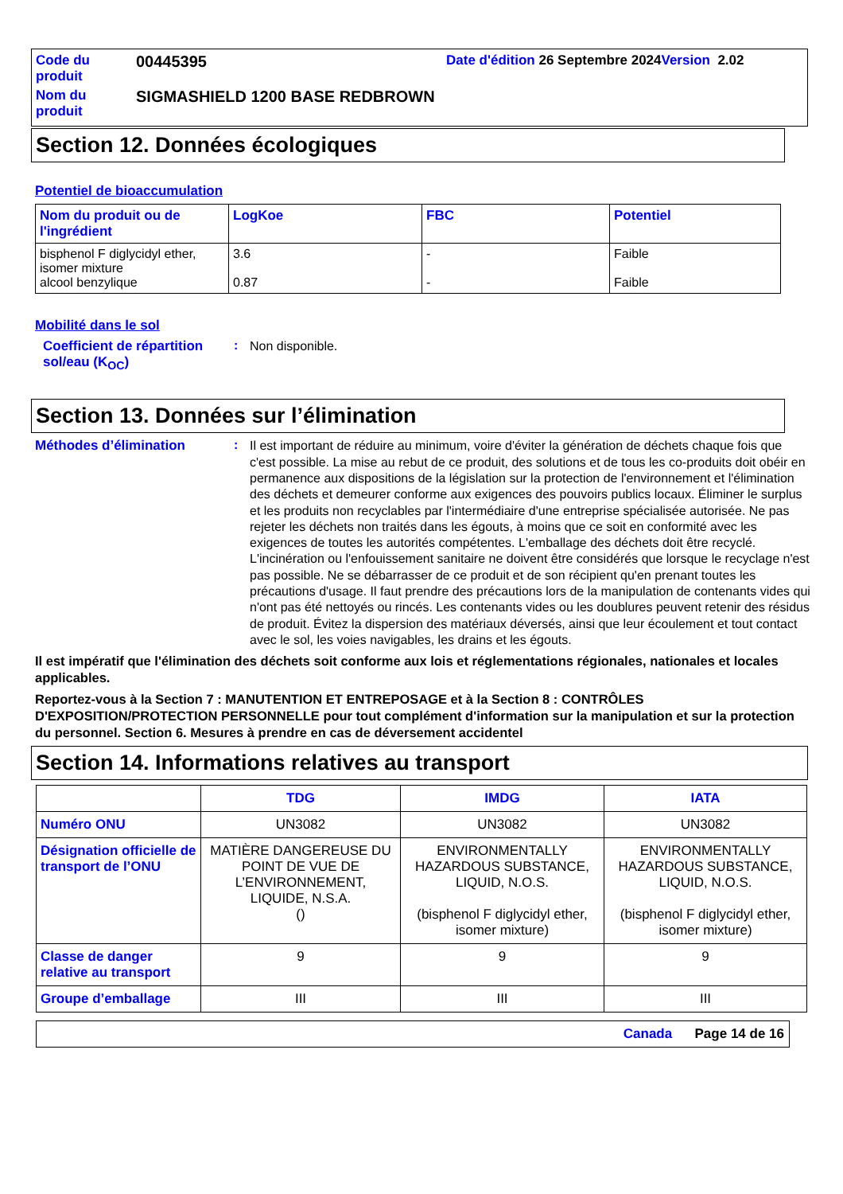| Code du produit | 00445395 | Date d'édition 26 Septembre 2024 Version 2.02 |
| Nom du produit | SIGMASHIELD 1200 BASE REDBROWN | |
Section 12. Données écologiques
Potentiel de bioaccumulation
| Nom du produit ou de l'ingrédient | LogKoe | FBC | Potentiel |
| --- | --- | --- | --- |
| bisphenol F diglycidyl ether, isomer mixture alcool benzylique | 3.6 0.87 | - - | Faible Faible |
Mobilité dans le sol
Coefficient de répartition sol/eau (K<sub>OC</sub>)
:
Non disponible.
Section 13. Données sur l’élimination
Méthodes d’élimination :
Il est important de réduire au minimum, voire d'éviter la génération de déchets chaque fois que c'est possible. La mise au rebut de ce produit, des solutions et de tous les co-produits doit obéir en permanence aux dispositions de la législation sur la protection de l'environnement et l'élimination des déchets et demeurer conforme aux exigences des pouvoirs publics locaux. Éliminer le surplus et les produits non recyclables par l'intermédiaire d'une entreprise spécialisée autorisée. Ne pas rejeter les déchets non traités dans les égouts, à moins que ce soit en conformité avec les exigences de toutes les autorités compétentes. L'emballage des déchets doit être recyclé. L'incinération ou l'enfouissement sanitaire ne doivent être considérés que lorsque le recyclage n'est pas possible. Ne se débarrasser de ce produit et de son récipient qu'en prenant toutes les précautions d'usage. Il faut prendre des précautions lors de la manipulation de contenants vides qui n'ont pas été nettoyés ou rincés. Les contenants vides ou les doublures peuvent retenir des résidus de produit. Évitez la dispersion des matériaux déversés, ainsi que leur écoulement et tout contact avec le sol, les voies navigables, les drains et les égouts.
Il est impératif que l'élimination des déchets soit conforme aux lois et réglementations régionales, nationales et locales applicables.
Reportez-vous à la Section 7 : MANUTENTION ET ENTREPOSAGE et à la Section 8 : CONTRÔLES D'EXPOSITION/PROTECTION PERSONNELLE pour tout complément d'information sur la manipulation et sur la protection du personnel. Section 6. Mesures à prendre en cas de déversement accidentel
Section 14. Informations relatives au transport
| | TDG | IMDG | IATA |
| --- | --- | --- | --- |
| Numéro ONU | UN3082 | UN3082 | UN3082 |
| Désignation officielle de transport de l’ONU | MATIÈRE DANGEREUSE DU POINT DE VUE DE L’ENVIRONNEMENT, LIQUIDE, N.S.A. () | ENVIRONMENTALLY HAZARDOUS SUBSTANCE, LIQUID, N.O.S. (bisphenol F diglycidyl ether, isomer mixture) | ENVIRONMENTALLY HAZARDOUS SUBSTANCE, LIQUID, N.O.S. (bisphenol F diglycidyl ether, isomer mixture) |
| Classe de danger relative au transport | 9 | 9 | 9 |
| Groupe d’emballage | III | III | III |
Canada Page 14 de 16